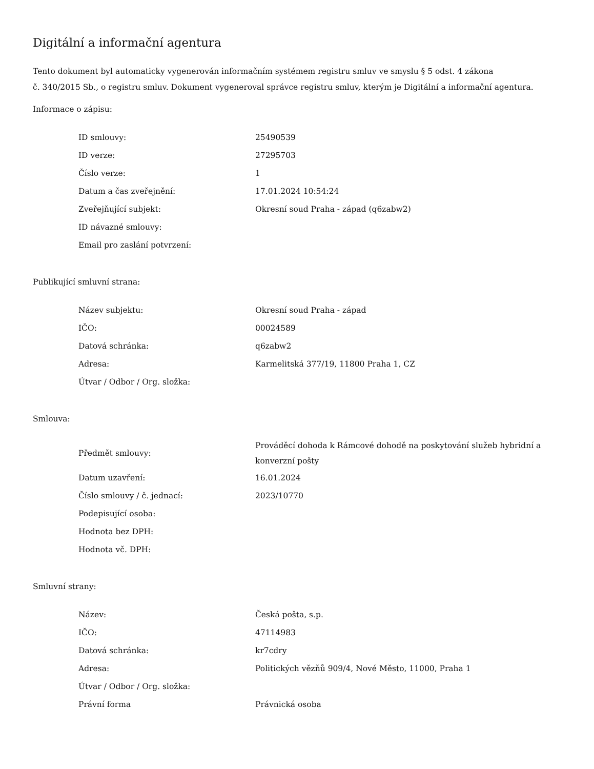Digitální a informační agentura
Tento dokument byl automaticky vygenerován informačním systémem registru smluv ve smyslu § 5 odst. 4 zákona
č. 340/2015 Sb., o registru smluv. Dokument vygeneroval správce registru smluv, kterým je Digitální a informační agentura.
Informace o zápisu:
| ID smlouvy: | 25490539 |
| ID verze: | 27295703 |
| Číslo verze: | 1 |
| Datum a čas zveřejnění: | 17.01.2024 10:54:24 |
| Zveřejňující subjekt: | Okresní soud Praha - západ (q6zabw2) |
| ID návazné smlouvy: | |
| Email pro zaslání potvrzení: | |
Publikující smluvní strana:
| Název subjektu: | Okresní soud Praha - západ |
| IČO: | 00024589 |
| Datová schránka: | q6zabw2 |
| Adresa: | Karmelitská 377/19, 11800 Praha 1, CZ |
| Útvar / Odbor / Org. složka: | |
Smlouva:
| Předmět smlouvy: | Prováděcí dohoda k Rámcové dohodě na poskytování služeb hybridní a konverzní pošty |
| Datum uzavření: | 16.01.2024 |
| Číslo smlouvy / č. jednací: | 2023/10770 |
| Podepisující osoba: | |
| Hodnota bez DPH: | |
| Hodnota vč. DPH: | |
Smluvní strany:
| Název: | Česká pošta, s.p. |
| IČO: | 47114983 |
| Datová schránka: | kr7cdry |
| Adresa: | Politických vězňů 909/4, Nové Město, 11000, Praha 1 |
| Útvar / Odbor / Org. složka: | |
| Právní forma | Právnická osoba |